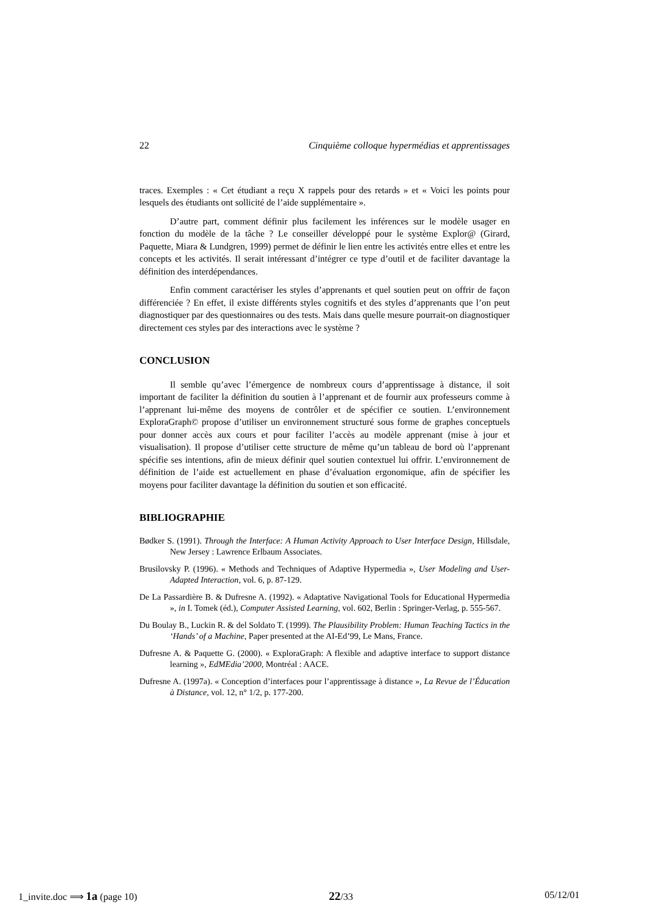22 Cinquième colloque hypermédias et apprentissages
traces. Exemples : « Cet étudiant a reçu X rappels pour des retards » et « Voici les points pour lesquels des étudiants ont sollicité de l’aide supplémentaire ».
D’autre part, comment définir plus facilement les inférences sur le modèle usager en fonction du modèle de la tâche ? Le conseiller développé pour le système Explor@ (Girard, Paquette, Miara & Lundgren, 1999) permet de définir le lien entre les activités entre elles et entre les concepts et les activités. Il serait intéressant d’intégrer ce type d’outil et de faciliter davantage la définition des interdépendances.
Enfin comment caractériser les styles d’apprenants et quel soutien peut on offrir de façon différenciée ? En effet, il existe différents styles cognitifs et des styles d’apprenants que l’on peut diagnostiquer par des questionnaires ou des tests. Mais dans quelle mesure pourrait-on diagnostiquer directement ces styles par des interactions avec le système ?
CONCLUSION
Il semble qu’avec l’émergence de nombreux cours d’apprentissage à distance, il soit important de faciliter la définition du soutien à l’apprenant et de fournir aux professeurs comme à l’apprenant lui-même des moyens de contrôler et de spécifier ce soutien. L’environnement ExploraGraph© propose d’utiliser un environnement structuré sous forme de graphes conceptuels pour donner accès aux cours et pour faciliter l’accès au modèle apprenant (mise à jour et visualisation). Il propose d’utiliser cette structure de même qu’un tableau de bord où l’apprenant spécifie ses intentions, afin de mieux définir quel soutien contextuel lui offrir. L’environnement de définition de l’aide est actuellement en phase d’évaluation ergonomique, afin de spécifier les moyens pour faciliter davantage la définition du soutien et son efficacité.
BIBLIOGRAPHIE
Bødker S. (1991). Through the Interface: A Human Activity Approach to User Interface Design, Hillsdale, New Jersey : Lawrence Erlbaum Associates.
Brusilovsky P. (1996). « Methods and Techniques of Adaptive Hypermedia », User Modeling and User-Adapted Interaction, vol. 6, p. 87-129.
De La Passardière B. & Dufresne A. (1992). « Adaptative Navigational Tools for Educational Hypermedia », in I. Tomek (éd.), Computer Assisted Learning, vol. 602, Berlin : Springer-Verlag, p. 555-567.
Du Boulay B., Luckin R. & del Soldato T. (1999). The Plausibility Problem: Human Teaching Tactics in the ‘Hands’ of a Machine, Paper presented at the AI-Ed’99, Le Mans, France.
Dufresne A. & Paquette G. (2000). « ExploraGraph: A flexible and adaptive interface to support distance learning », EdMEdia’2000, Montréal : AACE.
Dufresne A. (1997a). « Conception d’interfaces pour l’apprentissage à distance », La Revue de l’Éducation à Distance, vol. 12, n° 1/2, p. 177-200.
1_invite.doc ⟹ 1a (page 10) 22/33 05/12/01